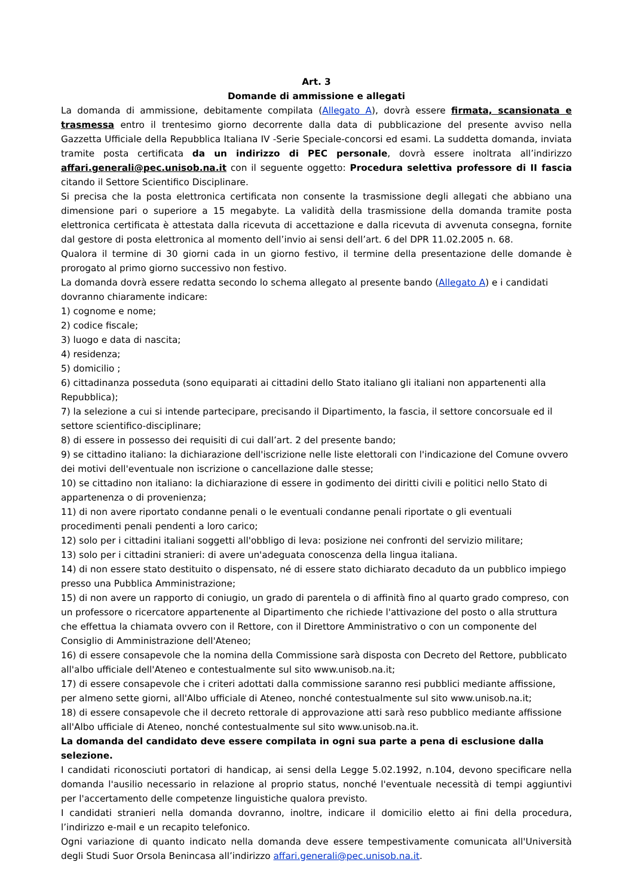Art. 3
Domande di ammissione e allegati
La domanda di ammissione, debitamente compilata (Allegato A), dovrà essere firmata, scansionata e trasmessa entro il trentesimo giorno decorrente dalla data di pubblicazione del presente avviso nella Gazzetta Ufficiale della Repubblica Italiana IV -Serie Speciale-concorsi ed esami. La suddetta domanda, inviata tramite posta certificata da un indirizzo di PEC personale, dovrà essere inoltrata all’indirizzo affari.generali@pec.unisob.na.it con il seguente oggetto: Procedura selettiva professore di II fascia citando il Settore Scientifico Disciplinare.
Si precisa che la posta elettronica certificata non consente la trasmissione degli allegati che abbiano una dimensione pari o superiore a 15 megabyte. La validità della trasmissione della domanda tramite posta elettronica certificata è attestata dalla ricevuta di accettazione e dalla ricevuta di avvenuta consegna, fornite dal gestore di posta elettronica al momento dell’invio ai sensi dell’art. 6 del DPR 11.02.2005 n. 68.
Qualora il termine di 30 giorni cada in un giorno festivo, il termine della presentazione delle domande è prorogato al primo giorno successivo non festivo.
La domanda dovrà essere redatta secondo lo schema allegato al presente bando (Allegato A) e i candidati dovranno chiaramente indicare:
1) cognome e nome;
2) codice fiscale;
3) luogo e data di nascita;
4) residenza;
5) domicilio ;
6) cittadinanza posseduta (sono equiparati ai cittadini dello Stato italiano gli italiani non appartenenti alla Repubblica);
7) la selezione a cui si intende partecipare, precisando il Dipartimento, la fascia, il settore concorsuale ed il settore scientifico-disciplinare;
8) di essere in possesso dei requisiti di cui dall’art. 2 del presente bando;
9) se cittadino italiano: la dichiarazione dell'iscrizione nelle liste elettorali con l'indicazione del Comune ovvero dei motivi dell'eventuale non iscrizione o cancellazione dalle stesse;
10) se cittadino non italiano: la dichiarazione di essere in godimento dei diritti civili e politici nello Stato di appartenenza o di provenienza;
11) di non avere riportato condanne penali o le eventuali condanne penali riportate o gli eventuali procedimenti penali pendenti a loro carico;
12) solo per i cittadini italiani soggetti all'obbligo di leva: posizione nei confronti del servizio militare;
13) solo per i cittadini stranieri: di avere un'adeguata conoscenza della lingua italiana.
14) di non essere stato destituito o dispensato, né di essere stato dichiarato decaduto da un pubblico impiego presso una Pubblica Amministrazione;
15) di non avere un rapporto di coniugio, un grado di parentela o di affinità fino al quarto grado compreso, con un professore o ricercatore appartenente al Dipartimento che richiede l'attivazione del posto o alla struttura che effettua la chiamata ovvero con il Rettore, con il Direttore Amministrativo o con un componente del Consiglio di Amministrazione dell'Ateneo;
16) di essere consapevole che la nomina della Commissione sarà disposta con Decreto del Rettore, pubblicato all'albo ufficiale dell'Ateneo e contestualmente sul sito www.unisob.na.it;
17) di essere consapevole che i criteri adottati dalla commissione saranno resi pubblici mediante affissione, per almeno sette giorni, all'Albo ufficiale di Ateneo, nonché contestualmente sul sito www.unisob.na.it;
18) di essere consapevole che il decreto rettorale di approvazione atti sarà reso pubblico mediante affissione all'Albo ufficiale di Ateneo, nonché contestualmente sul sito www.unisob.na.it.
La domanda del candidato deve essere compilata in ogni sua parte a pena di esclusione dalla selezione.
I candidati riconosciuti portatori di handicap, ai sensi della Legge 5.02.1992, n.104, devono specificare nella domanda l'ausilio necessario in relazione al proprio status, nonché l'eventuale necessità di tempi aggiuntivi per l'accertamento delle competenze linguistiche qualora previsto.
I candidati stranieri nella domanda dovranno, inoltre, indicare il domicilio eletto ai fini della procedura, l’indirizzo e-mail e un recapito telefonico.
Ogni variazione di quanto indicato nella domanda deve essere tempestivamente comunicata all'Università degli Studi Suor Orsola Benincasa all’indirizzo affari.generali@pec.unisob.na.it.